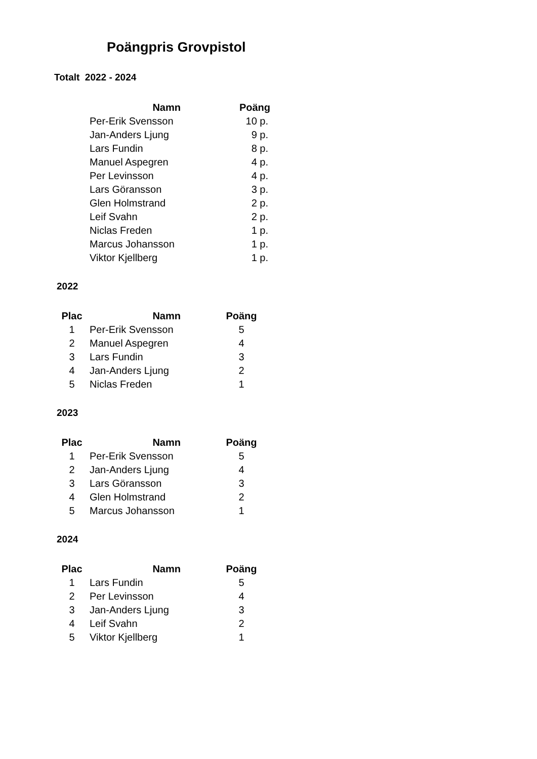Poängpris Grovpistol
Totalt 2022 - 2024
| Namn | Poäng |
| --- | --- |
| Per-Erik Svensson | 10 p. |
| Jan-Anders Ljung | 9 p. |
| Lars Fundin | 8 p. |
| Manuel Aspegren | 4 p. |
| Per Levinsson | 4 p. |
| Lars Göransson | 3 p. |
| Glen Holmstrand | 2 p. |
| Leif Svahn | 2 p. |
| Niclas Freden | 1 p. |
| Marcus Johansson | 1 p. |
| Viktor Kjellberg | 1 p. |
2022
| Plac | Namn | Poäng |
| --- | --- | --- |
| 1 | Per-Erik Svensson | 5 |
| 2 | Manuel Aspegren | 4 |
| 3 | Lars Fundin | 3 |
| 4 | Jan-Anders Ljung | 2 |
| 5 | Niclas Freden | 1 |
2023
| Plac | Namn | Poäng |
| --- | --- | --- |
| 1 | Per-Erik Svensson | 5 |
| 2 | Jan-Anders Ljung | 4 |
| 3 | Lars Göransson | 3 |
| 4 | Glen Holmstrand | 2 |
| 5 | Marcus Johansson | 1 |
2024
| Plac | Namn | Poäng |
| --- | --- | --- |
| 1 | Lars Fundin | 5 |
| 2 | Per Levinsson | 4 |
| 3 | Jan-Anders Ljung | 3 |
| 4 | Leif Svahn | 2 |
| 5 | Viktor Kjellberg | 1 |